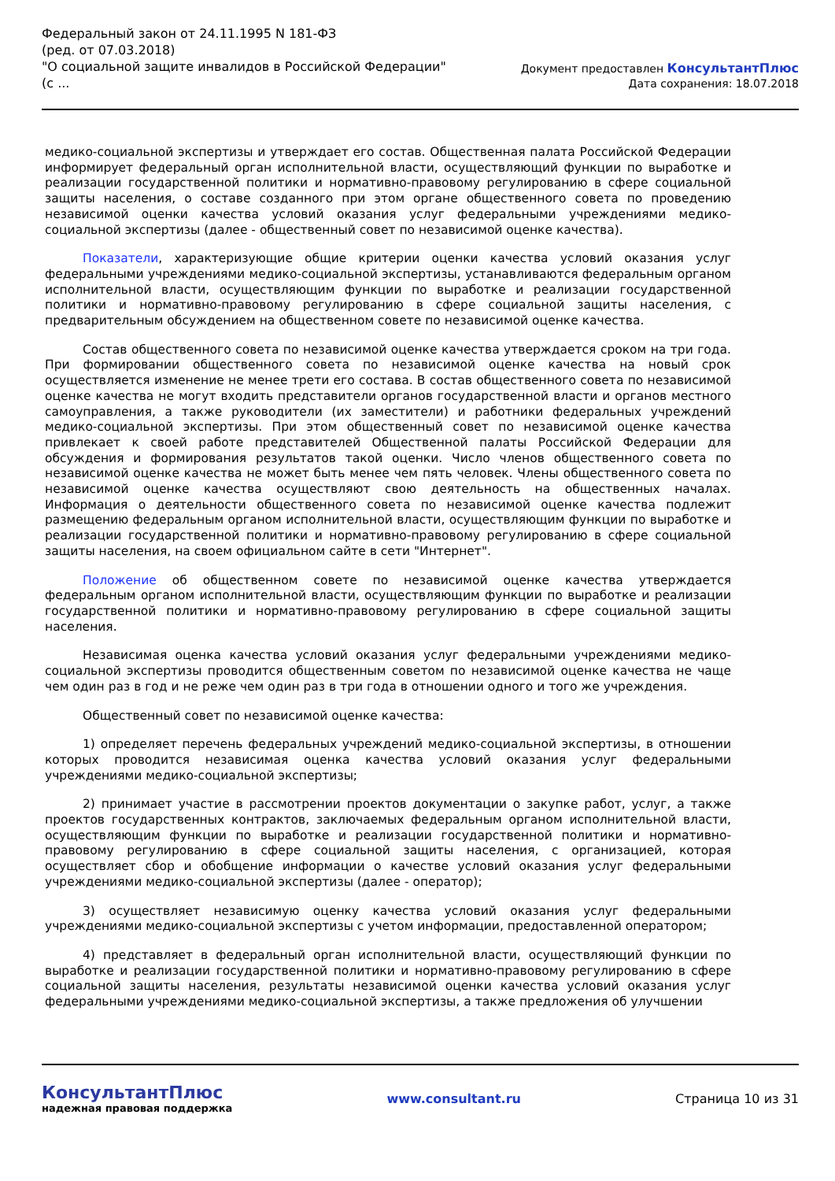Федеральный закон от 24.11.1995 N 181-ФЗ
(ред. от 07.03.2018)
"О социальной защите инвалидов в Российской Федерации"
(с ...
Документ предоставлен КонсультантПлюс
Дата сохранения: 18.07.2018
медико-социальной экспертизы и утверждает его состав. Общественная палата Российской Федерации информирует федеральный орган исполнительной власти, осуществляющий функции по выработке и реализации государственной политики и нормативно-правовому регулированию в сфере социальной защиты населения, о составе созданного при этом органе общественного совета по проведению независимой оценки качества условий оказания услуг федеральными учреждениями медико-социальной экспертизы (далее - общественный совет по независимой оценке качества).
Показатели, характеризующие общие критерии оценки качества условий оказания услуг федеральными учреждениями медико-социальной экспертизы, устанавливаются федеральным органом исполнительной власти, осуществляющим функции по выработке и реализации государственной политики и нормативно-правовому регулированию в сфере социальной защиты населения, с предварительным обсуждением на общественном совете по независимой оценке качества.
Состав общественного совета по независимой оценке качества утверждается сроком на три года. При формировании общественного совета по независимой оценке качества на новый срок осуществляется изменение не менее трети его состава. В состав общественного совета по независимой оценке качества не могут входить представители органов государственной власти и органов местного самоуправления, а также руководители (их заместители) и работники федеральных учреждений медико-социальной экспертизы. При этом общественный совет по независимой оценке качества привлекает к своей работе представителей Общественной палаты Российской Федерации для обсуждения и формирования результатов такой оценки. Число членов общественного совета по независимой оценке качества не может быть менее чем пять человек. Члены общественного совета по независимой оценке качества осуществляют свою деятельность на общественных началах. Информация о деятельности общественного совета по независимой оценке качества подлежит размещению федеральным органом исполнительной власти, осуществляющим функции по выработке и реализации государственной политики и нормативно-правовому регулированию в сфере социальной защиты населения, на своем официальном сайте в сети "Интернет".
Положение об общественном совете по независимой оценке качества утверждается федеральным органом исполнительной власти, осуществляющим функции по выработке и реализации государственной политики и нормативно-правовому регулированию в сфере социальной защиты населения.
Независимая оценка качества условий оказания услуг федеральными учреждениями медико-социальной экспертизы проводится общественным советом по независимой оценке качества не чаще чем один раз в год и не реже чем один раз в три года в отношении одного и того же учреждения.
Общественный совет по независимой оценке качества:
1) определяет перечень федеральных учреждений медико-социальной экспертизы, в отношении которых проводится независимая оценка качества условий оказания услуг федеральными учреждениями медико-социальной экспертизы;
2) принимает участие в рассмотрении проектов документации о закупке работ, услуг, а также проектов государственных контрактов, заключаемых федеральным органом исполнительной власти, осуществляющим функции по выработке и реализации государственной политики и нормативно-правовому регулированию в сфере социальной защиты населения, с организацией, которая осуществляет сбор и обобщение информации о качестве условий оказания услуг федеральными учреждениями медико-социальной экспертизы (далее - оператор);
3) осуществляет независимую оценку качества условий оказания услуг федеральными учреждениями медико-социальной экспертизы с учетом информации, предоставленной оператором;
4) представляет в федеральный орган исполнительной власти, осуществляющий функции по выработке и реализации государственной политики и нормативно-правовому регулированию в сфере социальной защиты населения, результаты независимой оценки качества условий оказания услуг федеральными учреждениями медико-социальной экспертизы, а также предложения об улучшении
КонсультантПлюс
надежная правовая поддержка
www.consultant.ru Страница 10 из 31